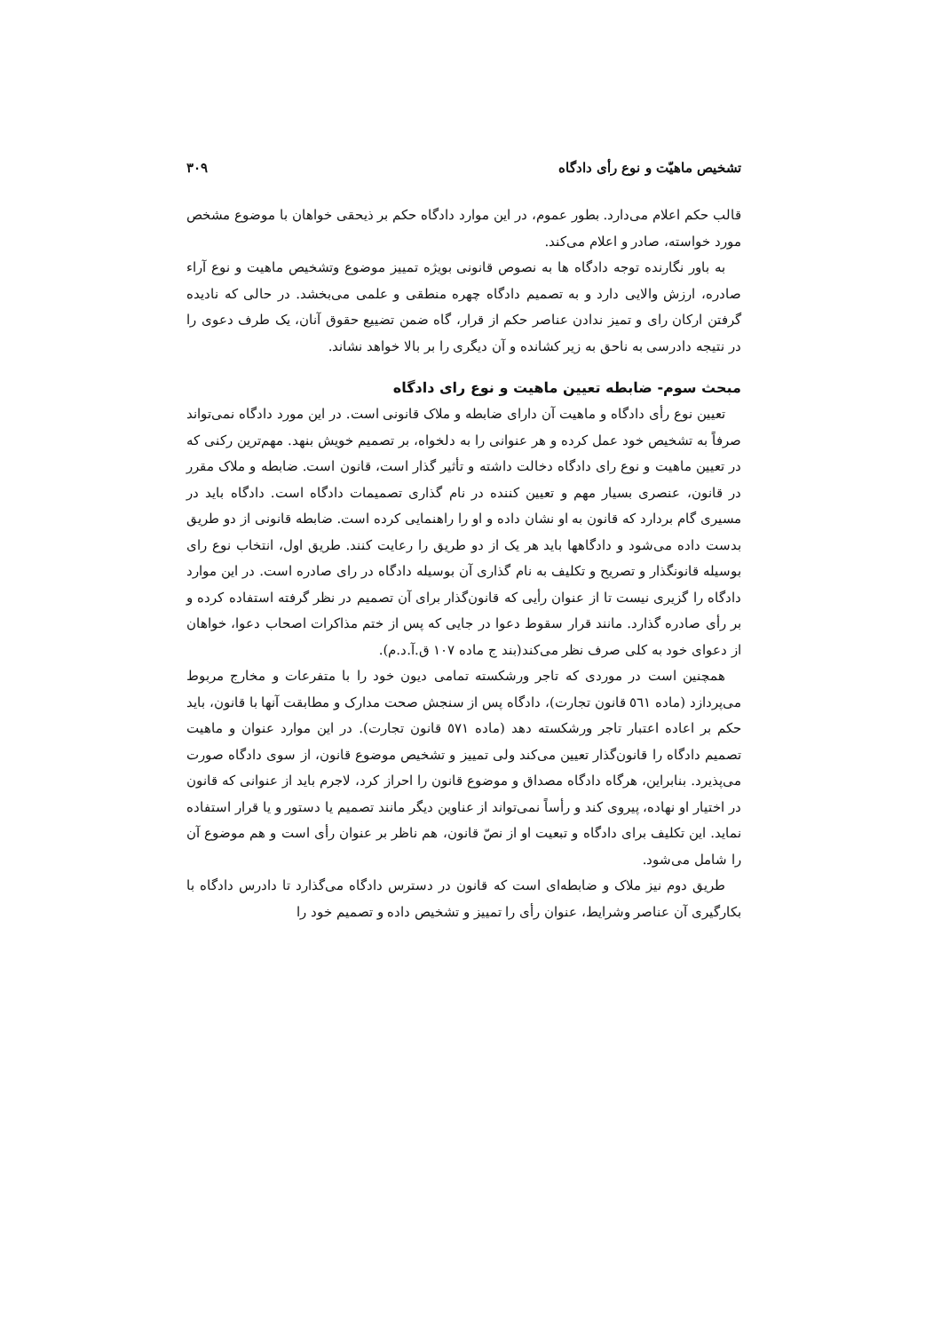تشخیص ماهیّت و نوع رأی دادگاه ۳۰۹
قالب حکم اعلام می‌دارد. بطور عموم، در این موارد دادگاه حکم بر ذیحقی خواهان با موضوع مشخص مورد خواسته، صادر و اعلام می‌کند.
به باور نگارنده توجه دادگاه ها به نصوص قانونی بویژه تمییز موضوع وتشخیص ماهیت و نوع آراء صادره، ارزش والایی دارد و به تصمیم دادگاه چهره منطقی و علمی می‌بخشد. در حالی که نادیده گرفتن ارکان رای و تمیز ندادن عناصر حکم از قرار، گاه ضمن تضییع حقوق آنان، یک طرف دعوی را در نتیجه دادرسی به ناحق به زیر کشانده و آن دیگری را بر بالا خواهد نشاند.
مبحث سوم- ضابطه تعیین ماهیت و نوع رای دادگاه
تعیین نوع رأی دادگاه و ماهیت آن دارای ضابطه و ملاک قانونی است. در این مورد دادگاه نمی‌تواند صرفاً به تشخیص خود عمل کرده و هر عنوانی را به دلخواه، بر تصمیم خویش بنهد. مهم‌ترین رکنی که در تعیین ماهیت و نوع رای دادگاه دخالت داشته و تأثیر گذار است، قانون است. ضابطه و ملاک مقرر در قانون، عنصری بسیار مهم و تعیین کننده در نام گذاری تصمیمات دادگاه است. دادگاه باید در مسیری گام بردارد که قانون به او نشان داده و او را راهنمایی کرده است. ضابطه قانونی از دو طریق بدست داده می‌شود و دادگاهها باید هر یک از دو طریق را رعایت کنند. طریق اول، انتخاب نوع رای بوسیله قانونگذار و تصریح و تکلیف به نام گذاری آن بوسیله دادگاه در رای صادره است. در این موارد دادگاه را گزیری نیست تا از عنوان رأیی که قانون‌گذار برای آن تصمیم در نظر گرفته استفاده کرده و بر رأی صادره گذارد. مانند قرار سقوط دعوا در جایی که پس از ختم مذاکرات اصحاب دعوا، خواهان از دعوای خود به کلی صرف نظر می‌کند(بند ج ماده ۱۰۷ ق.آ.د.م).
همچنین است در موردی که تاجر ورشکسته تمامی دیون خود را با متفرعات و مخارج مربوط می‌پردازد (ماده ٥٦١ قانون تجارت)، دادگاه پس از سنجش صحت مدارک و مطابقت آنها با قانون، باید حکم بر اعاده اعتبار تاجر ورشکسته دهد (ماده ٥٧١ قانون تجارت). در این موارد عنوان و ماهیت تصمیم دادگاه را قانون‌گذار تعیین می‌کند ولی تمییز و تشخیص موضوع قانون، از سوی دادگاه صورت می‌پذیرد. بنابراین، هرگاه دادگاه مصداق و موضوع قانون را احراز کرد، لاجرم باید از عنوانی که قانون در اختیار او نهاده، پیروی کند و رأساً نمی‌تواند از عناوین دیگر مانند تصمیم یا دستور و یا قرار استفاده نماید. این تکلیف برای دادگاه و تبعیت او از نصّ قانون، هم ناظر بر عنوان رأی است و هم موضوع آن را شامل می‌شود.
طریق دوم نیز ملاک و ضابطه‌ای است که قانون در دسترس دادگاه می‌گذارد تا دادرس دادگاه با بکارگیری آن عناصر وشرایط، عنوان رأی را تمییز و تشخیص داده و تصمیم خود را